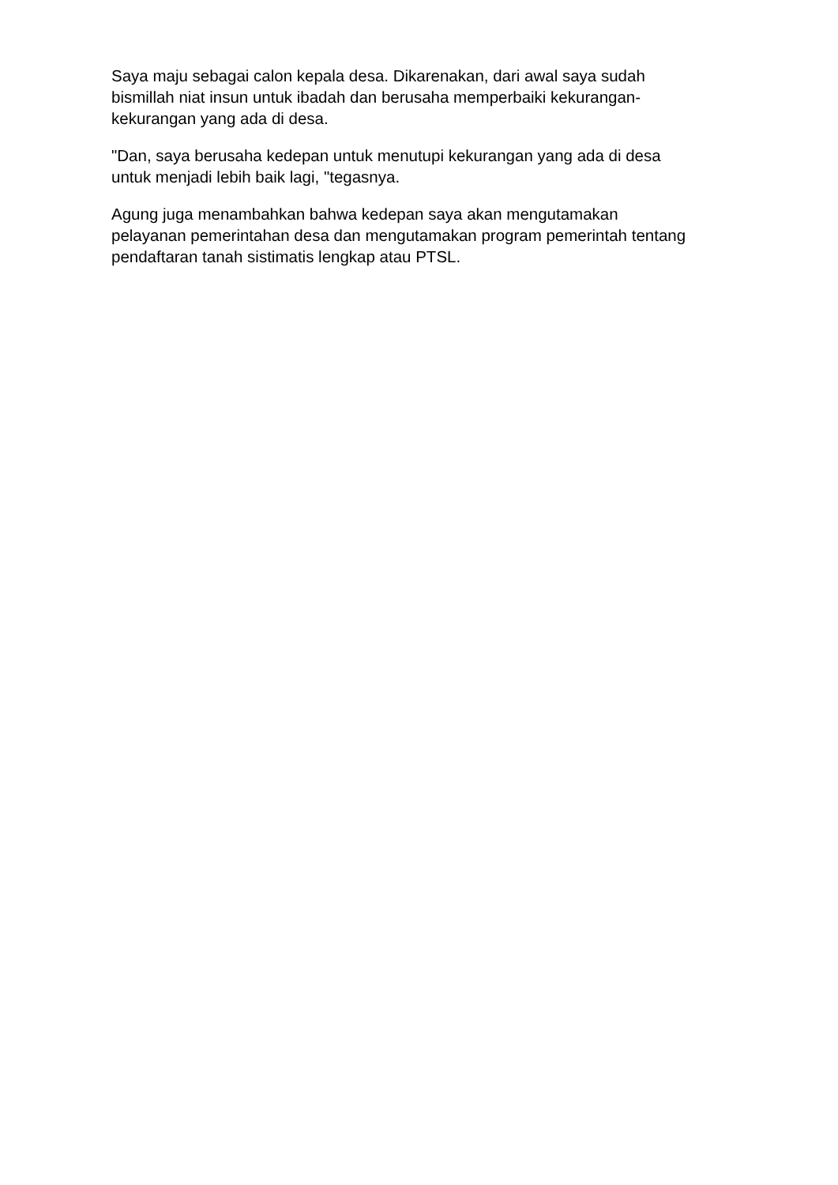Saya maju sebagai calon kepala desa. Dikarenakan, dari awal saya sudah
bismillah niat insun untuk ibadah dan berusaha memperbaiki kekurangan-
kekurangan yang ada di desa.
"Dan, saya berusaha kedepan untuk menutupi kekurangan yang ada di desa
untuk menjadi lebih baik lagi, "tegasnya.
Agung juga menambahkan bahwa kedepan saya akan mengutamakan
pelayanan pemerintahan desa dan mengutamakan program pemerintah tentang
pendaftaran tanah sistimatis lengkap atau PTSL.